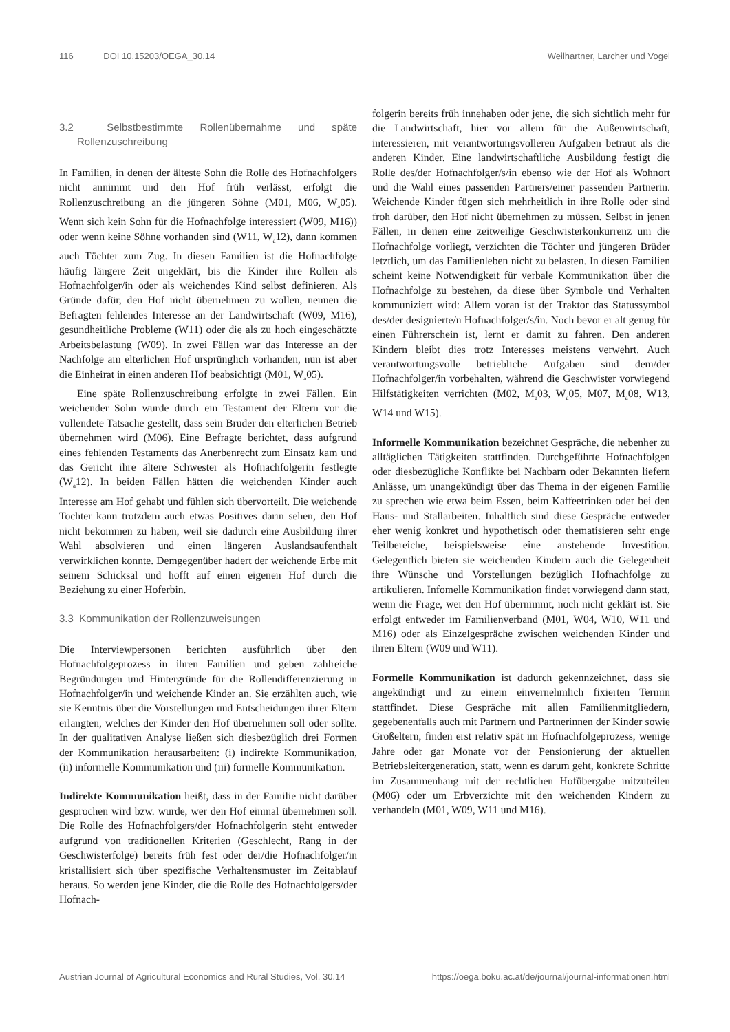116 DOI 10.15203/OEGA_30.14 Weilhartner, Larcher und Vogel
3.2 Selbstbestimmte Rollenübernahme und späte Rollenzuschreibung
In Familien, in denen der älteste Sohn die Rolle des Hofnachfolgers nicht annimmt und den Hof früh verlässt, erfolgt die Rollenzuschreibung an die jüngeren Söhne (M01, M06, W<sub>a</sub>05). Wenn sich kein Sohn für die Hofnachfolge interessiert (W09, M16)) oder wenn keine Söhne vorhanden sind (W11, W<sub>a</sub>12), dann kommen auch Töchter zum Zug. In diesen Familien ist die Hofnachfolge häufig längere Zeit ungeklärt, bis die Kinder ihre Rollen als Hofnachfolger/in oder als weichendes Kind selbst definieren. Als Gründe dafür, den Hof nicht übernehmen zu wollen, nennen die Befragten fehlendes Interesse an der Landwirtschaft (W09, M16), gesundheitliche Probleme (W11) oder die als zu hoch eingeschätzte Arbeitsbelastung (W09). In zwei Fällen war das Interesse an der Nachfolge am elterlichen Hof ursprünglich vorhanden, nun ist aber die Einheirat in einen anderen Hof beabsichtigt (M01, W<sub>a</sub>05).
Eine späte Rollenzuschreibung erfolgte in zwei Fällen. Ein weichender Sohn wurde durch ein Testament der Eltern vor die vollendete Tatsache gestellt, dass sein Bruder den elterlichen Betrieb übernehmen wird (M06). Eine Befragte berichtet, dass aufgrund eines fehlenden Testaments das Anerbenrecht zum Einsatz kam und das Gericht ihre ältere Schwester als Hofnachfolgerin festlegte (W<sub>a</sub>12). In beiden Fällen hätten die weichenden Kinder auch Interesse am Hof gehabt und fühlen sich übervorteilt. Die weichende Tochter kann trotzdem auch etwas Positives darin sehen, den Hof nicht bekommen zu haben, weil sie dadurch eine Ausbildung ihrer Wahl absolvieren und einen längeren Auslandsaufenthalt verwirklichen konnte. Demgegenüber hadert der weichende Erbe mit seinem Schicksal und hofft auf einen eigenen Hof durch die Beziehung zu einer Hoferbin.
3.3 Kommunikation der Rollenzuweisungen
Die Interviewpersonen berichten ausführlich über den Hofnachfolgeprozess in ihren Familien und geben zahlreiche Begründungen und Hintergründe für die Rollendifferenzierung in Hofnachfolger/in und weichende Kinder an. Sie erzählten auch, wie sie Kenntnis über die Vorstellungen und Entscheidungen ihrer Eltern erlangten, welches der Kinder den Hof übernehmen soll oder sollte. In der qualitativen Analyse ließen sich diesbezüglich drei Formen der Kommunikation herausarbeiten: (i) indirekte Kommunikation, (ii) informelle Kommunikation und (iii) formelle Kommunikation.
Indirekte Kommunikation heißt, dass in der Familie nicht darüber gesprochen wird bzw. wurde, wer den Hof einmal übernehmen soll. Die Rolle des Hofnachfolgers/der Hofnachfolgerin steht entweder aufgrund von traditionellen Kriterien (Geschlecht, Rang in der Geschwisterfolge) bereits früh fest oder der/die Hofnachfolger/in kristallisiert sich über spezifische Verhaltensmuster im Zeitablauf heraus. So werden jene Kinder, die die Rolle des Hofnachfolgers/der Hofnach-
folgerin bereits früh innehaben oder jene, die sich sichtlich mehr für die Landwirtschaft, hier vor allem für die Außenwirtschaft, interessieren, mit verantwortungsvolleren Aufgaben betraut als die anderen Kinder. Eine landwirtschaftliche Ausbildung festigt die Rolle des/der Hofnachfolger/s/in ebenso wie der Hof als Wohnort und die Wahl eines passenden Partners/einer passenden Partnerin. Weichende Kinder fügen sich mehrheitlich in ihre Rolle oder sind froh darüber, den Hof nicht übernehmen zu müssen. Selbst in jenen Fällen, in denen eine zeitweilige Geschwisterkonkurrenz um die Hofnachfolge vorliegt, verzichten die Töchter und jüngeren Brüder letztlich, um das Familienleben nicht zu belasten. In diesen Familien scheint keine Notwendigkeit für verbale Kommunikation über die Hofnachfolge zu bestehen, da diese über Symbole und Verhalten kommuniziert wird: Allem voran ist der Traktor das Statussymbol des/der designierte/n Hofnachfolger/s/in. Noch bevor er alt genug für einen Führerschein ist, lernt er damit zu fahren. Den anderen Kindern bleibt dies trotz Interesses meistens verwehrt. Auch verantwortungsvolle betriebliche Aufgaben sind dem/der Hofnachfolger/in vorbehalten, während die Geschwister vorwiegend Hilfstätigkeiten verrichten (M02, M<sub>a</sub>03, W<sub>a</sub>05, M07, M<sub>a</sub>08, W13, W14 und W15).
Informelle Kommunikation bezeichnet Gespräche, die nebenher zu alltäglichen Tätigkeiten stattfinden. Durchgeführte Hofnachfolgen oder diesbezügliche Konflikte bei Nachbarn oder Bekannten liefern Anlässe, um unangekündigt über das Thema in der eigenen Familie zu sprechen wie etwa beim Essen, beim Kaffeetrinken oder bei den Haus- und Stallarbeiten. Inhaltlich sind diese Gespräche entweder eher wenig konkret und hypothetisch oder thematisieren sehr enge Teilbereiche, beispielsweise eine anstehende Investition. Gelegentlich bieten sie weichenden Kindern auch die Gelegenheit ihre Wünsche und Vorstellungen bezüglich Hofnachfolge zu artikulieren. Infomelle Kommunikation findet vorwiegend dann statt, wenn die Frage, wer den Hof übernimmt, noch nicht geklärt ist. Sie erfolgt entweder im Familienverband (M01, W04, W10, W11 und M16) oder als Einzelgespräche zwischen weichenden Kinder und ihren Eltern (W09 und W11).
Formelle Kommunikation ist dadurch gekennzeichnet, dass sie angekündigt und zu einem einvernehmlich fixierten Termin stattfindet. Diese Gespräche mit allen Familienmitgliedern, gegebenenfalls auch mit Partnern und Partnerinnen der Kinder sowie Großeltern, finden erst relativ spät im Hofnachfolgeprozess, wenige Jahre oder gar Monate vor der Pensionierung der aktuellen Betriebsleitergeneration, statt, wenn es darum geht, konkrete Schritte im Zusammenhang mit der rechtlichen Hofübergabe mitzuteilen (M06) oder um Erbverzichte mit den weichenden Kindern zu verhandeln (M01, W09, W11 und M16).
Austrian Journal of Agricultural Economics and Rural Studies, Vol. 30.14
https://oega.boku.ac.at/de/journal/journal-informationen.html